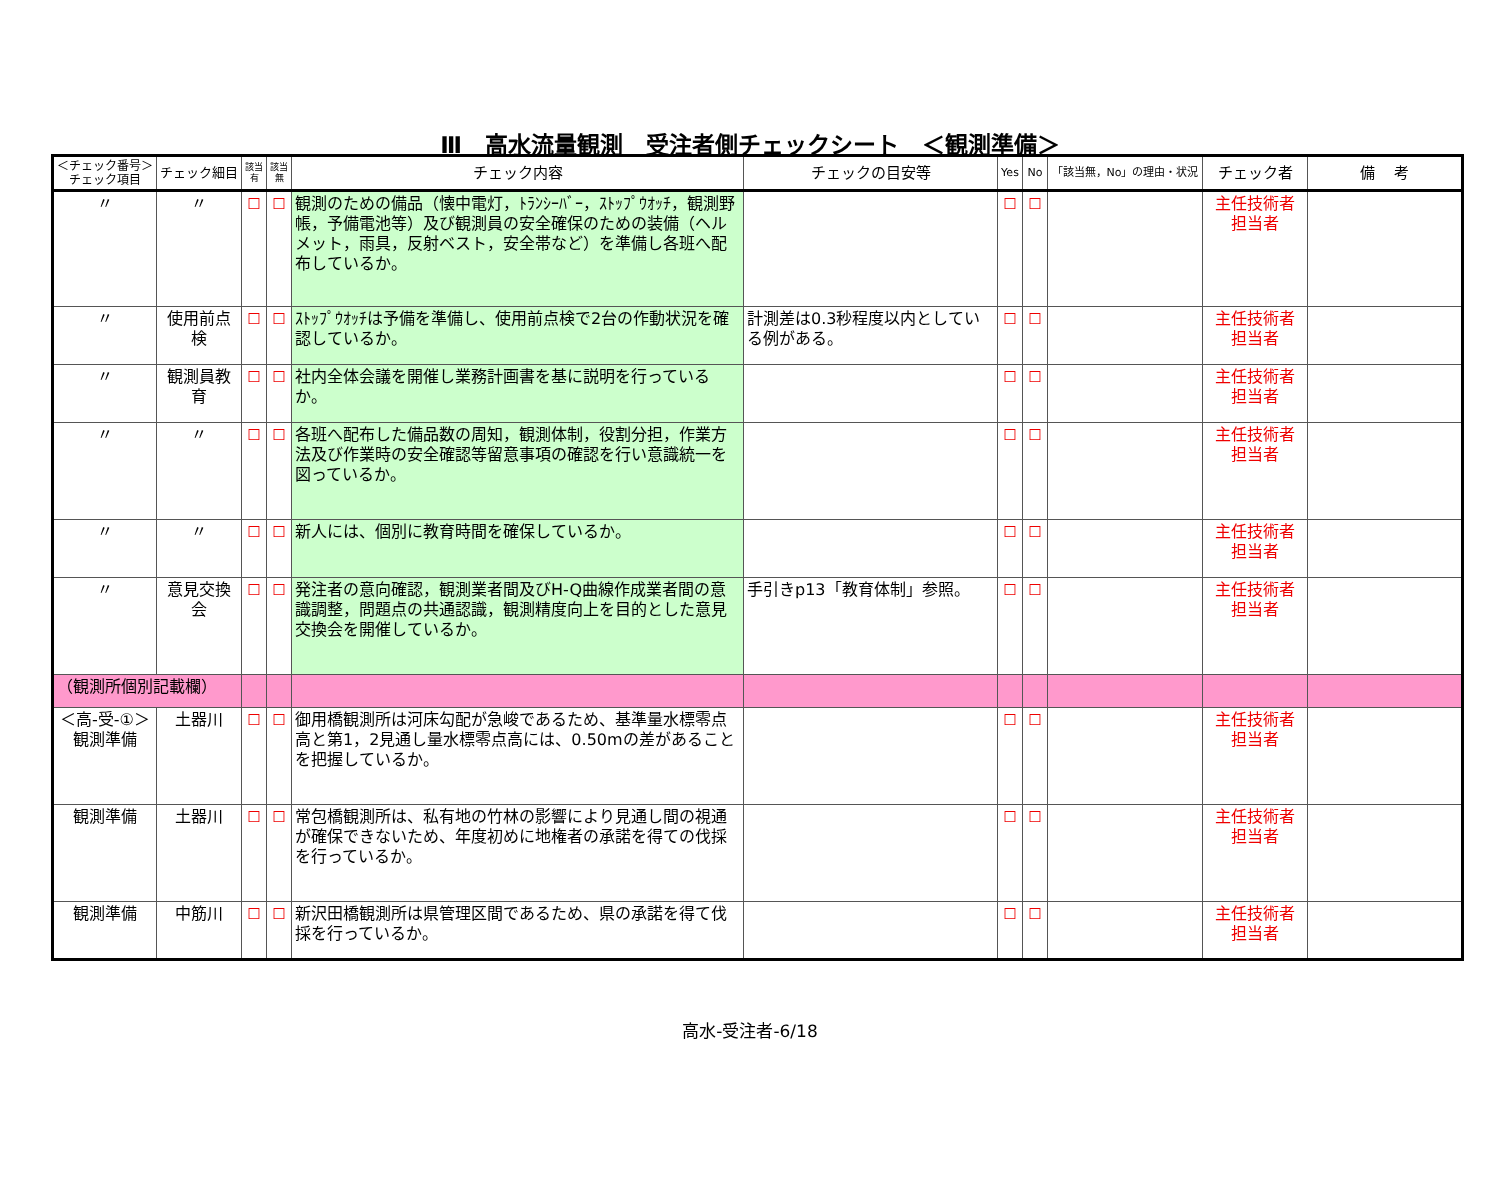Ⅲ　高水流量観測　受注者側チェックシート　＜観測準備＞
| ＜チェック番号＞ チェック項目 | チェック細目 | 該当 有 | 該当 無 | チェック内容 | チェックの目安等 | Yes | No | 「該当無，No」の理由・状況 | チェック者 | 備 考 |
| --- | --- | --- | --- | --- | --- | --- | --- | --- | --- | --- |
| 〃 | 〃 | ☐ | ☐ | 観測のための備品（懐中電灯，ﾄﾗﾝｼｰﾊﾞｰ，ｽﾄｯﾌﾟｳｵｯﾁ，観測野帳，予備電池等）及び観測員の安全確保のための装備（ヘルメット，雨具，反射ベスト，安全帯など）を準備し各班へ配布しているか。 | | ☐ | ☐ | | 主任技術者 担当者 | |
| 〃 | 使用前点検 | ☐ | ☐ | ｽﾄｯﾌﾟｳｵｯﾁは予備を準備し、使用前点検で2台の作動状況を確認しているか。 | 計測差は0.3秒程度以内としている例がある。 | ☐ | ☐ | | 主任技術者 担当者 | |
| 〃 | 観測員教育 | ☐ | ☐ | 社内全体会議を開催し業務計画書を基に説明を行っているか。 | | ☐ | ☐ | | 主任技術者 担当者 | |
| 〃 | 〃 | ☐ | ☐ | 各班へ配布した備品数の周知，観測体制，役割分担，作業方法及び作業時の安全確認等留意事項の確認を行い意識統一を図っているか。 | | ☐ | ☐ | | 主任技術者 担当者 | |
| 〃 | 〃 | ☐ | ☐ | 新人には、個別に教育時間を確保しているか。 | | ☐ | ☐ | | 主任技術者 担当者 | |
| 〃 | 意見交換会 | ☐ | ☐ | 発注者の意向確認，観測業者間及びH-Q曲線作成業者間の意識調整，問題点の共通認識，観測精度向上を目的とした意見交換会を開催しているか。 | 手引きp13「教育体制」参照。 | ☐ | ☐ | | 主任技術者 担当者 | |
| （観測所個別記載欄） | | | | | | | | | | |
| ＜高-受-①＞ 観測準備 | 土器川 | ☐ | ☐ | 御用橋観測所は河床勾配が急峻であるため、基準量水標零点高と第1，2見通し量水標零点高には、0.50mの差があることを把握しているか。 | | ☐ | ☐ | | 主任技術者 担当者 | |
| 観測準備 | 土器川 | ☐ | ☐ | 常包橋観測所は、私有地の竹林の影響により見通し間の視通が確保できないため、年度初めに地権者の承諾を得ての伐採を行っているか。 | | ☐ | ☐ | | 主任技術者 担当者 | |
| 観測準備 | 中筋川 | ☐ | ☐ | 新沢田橋観測所は県管理区間であるため、県の承諾を得て伐採を行っているか。 | | ☐ | ☐ | | 主任技術者 担当者 | |
高水-受注者-6/18